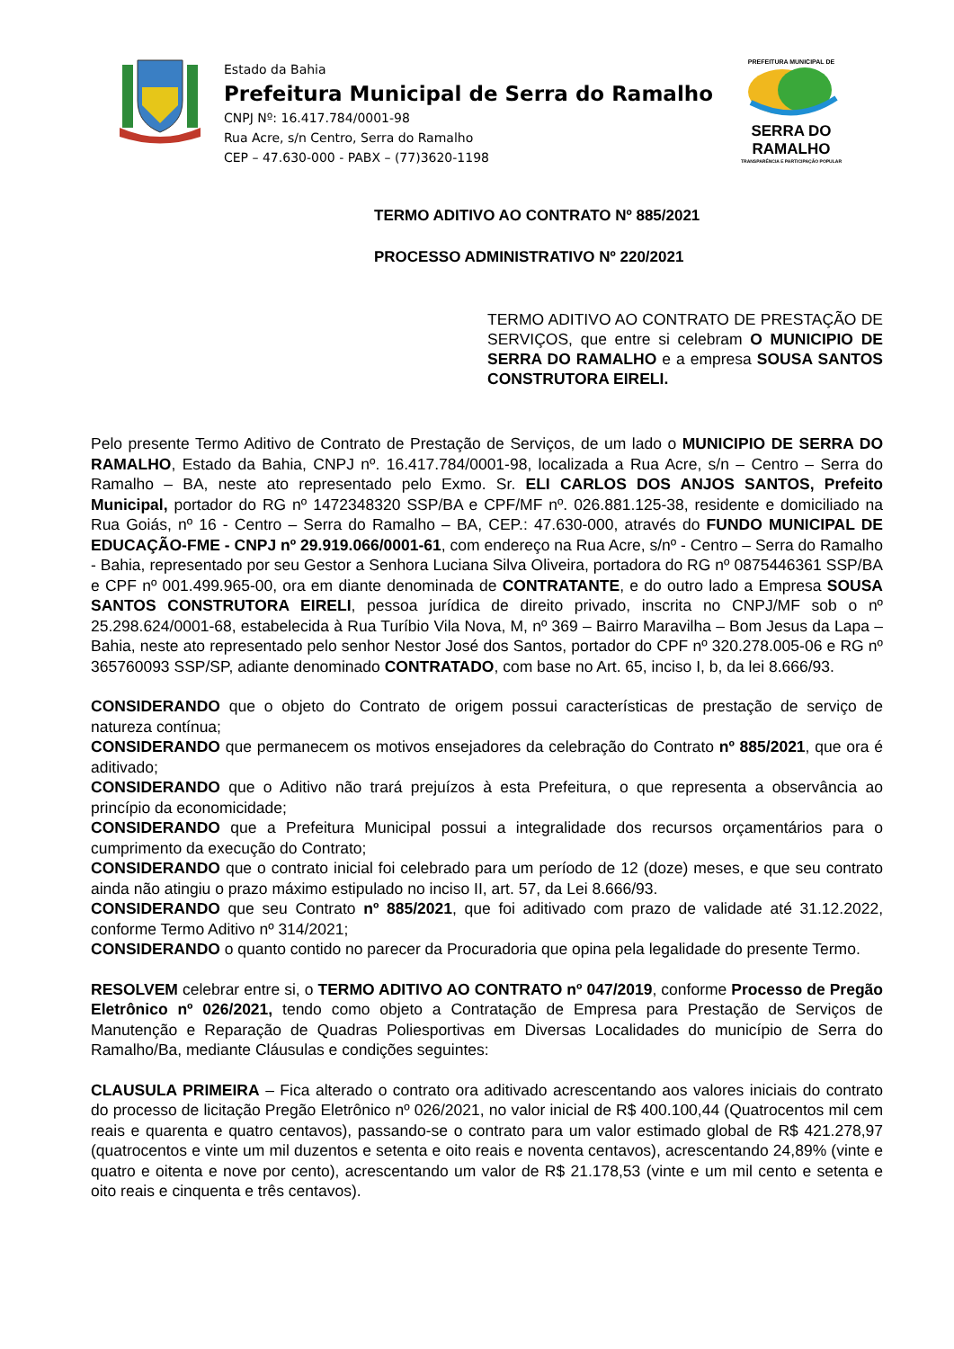Estado da Bahia
Prefeitura Municipal de Serra do Ramalho
CNPJ Nº: 16.417.784/0001-98
Rua Acre, s/n Centro, Serra do Ramalho
CEP – 47.630-000 - PABX – (77)3620-1198
PREFEITURA MUNICIPAL DE
SERRA DO RAMALHO
TRANSPARÊNCIA E PARTICIPAÇÃO POPULAR
TERMO ADITIVO AO CONTRATO Nº 885/2021
PROCESSO ADMINISTRATIVO Nº 220/2021
TERMO ADITIVO AO CONTRATO DE PRESTAÇÃO DE SERVIÇOS, que entre si celebram O MUNICIPIO DE SERRA DO RAMALHO e a empresa SOUSA SANTOS CONSTRUTORA EIRELI.
Pelo presente Termo Aditivo de Contrato de Prestação de Serviços, de um lado o MUNICIPIO DE SERRA DO RAMALHO, Estado da Bahia, CNPJ nº. 16.417.784/0001-98, localizada a Rua Acre, s/n – Centro – Serra do Ramalho – BA, neste ato representado pelo Exmo. Sr. ELI CARLOS DOS ANJOS SANTOS, Prefeito Municipal, portador do RG nº 1472348320 SSP/BA e CPF/MF nº. 026.881.125-38, residente e domiciliado na Rua Goiás, nº 16 - Centro – Serra do Ramalho – BA, CEP.: 47.630-000, através do FUNDO MUNICIPAL DE EDUCAÇÃO-FME - CNPJ nº 29.919.066/0001-61, com endereço na Rua Acre, s/nº - Centro – Serra do Ramalho - Bahia, representado por seu Gestor a Senhora Luciana Silva Oliveira, portadora do RG nº 0875446361 SSP/BA e CPF nº 001.499.965-00, ora em diante denominada de CONTRATANTE, e do outro lado a Empresa SOUSA SANTOS CONSTRUTORA EIRELI, pessoa jurídica de direito privado, inscrita no CNPJ/MF sob o nº 25.298.624/0001-68, estabelecida à Rua Turíbio Vila Nova, M, nº 369 – Bairro Maravilha – Bom Jesus da Lapa – Bahia, neste ato representado pelo senhor Nestor José dos Santos, portador do CPF nº 320.278.005-06 e RG nº 365760093 SSP/SP, adiante denominado CONTRATADO, com base no Art. 65, inciso I, b, da lei 8.666/93.
CONSIDERANDO que o objeto do Contrato de origem possui características de prestação de serviço de natureza contínua;
CONSIDERANDO que permanecem os motivos ensejadores da celebração do Contrato nº 885/2021, que ora é aditivado;
CONSIDERANDO que o Aditivo não trará prejuízos à esta Prefeitura, o que representa a observância ao princípio da economicidade;
CONSIDERANDO que a Prefeitura Municipal possui a integralidade dos recursos orçamentários para o cumprimento da execução do Contrato;
CONSIDERANDO que o contrato inicial foi celebrado para um período de 12 (doze) meses, e que seu contrato ainda não atingiu o prazo máximo estipulado no inciso II, art. 57, da Lei 8.666/93.
CONSIDERANDO que seu Contrato nº 885/2021, que foi aditivado com prazo de validade até 31.12.2022, conforme Termo Aditivo nº 314/2021;
CONSIDERANDO o quanto contido no parecer da Procuradoria que opina pela legalidade do presente Termo.
RESOLVEM celebrar entre si, o TERMO ADITIVO AO CONTRATO nº 047/2019, conforme Processo de Pregão Eletrônico nº 026/2021, tendo como objeto a Contratação de Empresa para Prestação de Serviços de Manutenção e Reparação de Quadras Poliesportivas em Diversas Localidades do município de Serra do Ramalho/Ba, mediante Cláusulas e condições seguintes:
CLAUSULA PRIMEIRA – Fica alterado o contrato ora aditivado acrescentando aos valores iniciais do contrato do processo de licitação Pregão Eletrônico nº 026/2021, no valor inicial de R$ 400.100,44 (Quatrocentos mil cem reais e quarenta e quatro centavos), passando-se o contrato para um valor estimado global de R$ 421.278,97 (quatrocentos e vinte um mil duzentos e setenta e oito reais e noventa centavos), acrescentando 24,89% (vinte e quatro e oitenta e nove por cento), acrescentando um valor de R$ 21.178,53 (vinte e um mil cento e setenta e oito reais e cinquenta e três centavos).